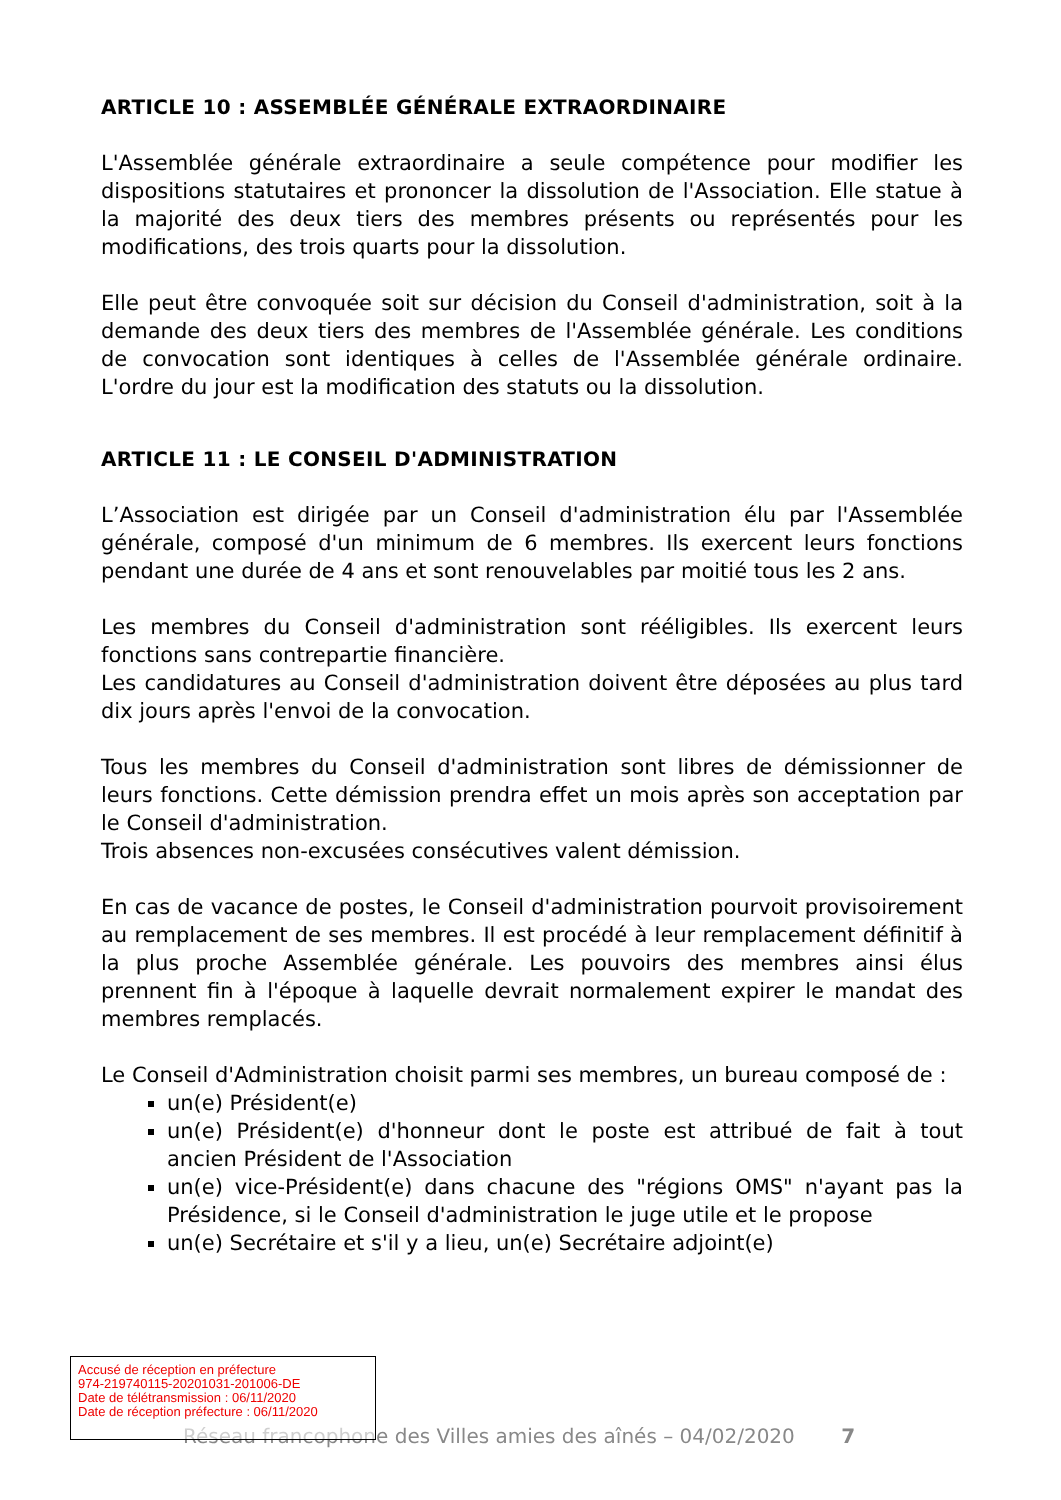ARTICLE 10 : ASSEMBLÉE GÉNÉRALE EXTRAORDINAIRE
L'Assemblée générale extraordinaire a seule compétence pour modifier les dispositions statutaires et prononcer la dissolution de l'Association. Elle statue à la majorité des deux tiers des membres présents ou représentés pour les modifications, des trois quarts pour la dissolution.
Elle peut être convoquée soit sur décision du Conseil d'administration, soit à la demande des deux tiers des membres de l'Assemblée générale. Les conditions de convocation sont identiques à celles de l'Assemblée générale ordinaire. L'ordre du jour est la modification des statuts ou la dissolution.
ARTICLE 11 : LE CONSEIL D'ADMINISTRATION
L’Association est dirigée par un Conseil d'administration élu par l'Assemblée générale, composé d'un minimum de 6 membres. Ils exercent leurs fonctions pendant une durée de 4 ans et sont renouvelables par moitié tous les 2 ans.
Les membres du Conseil d'administration sont rééligibles. Ils exercent leurs fonctions sans contrepartie financière.
Les candidatures au Conseil d'administration doivent être déposées au plus tard dix jours après l'envoi de la convocation.
Tous les membres du Conseil d'administration sont libres de démissionner de leurs fonctions. Cette démission prendra effet un mois après son acceptation par le Conseil d'administration.
Trois absences non-excusées consécutives valent démission.
En cas de vacance de postes, le Conseil d'administration pourvoit provisoirement au remplacement de ses membres. Il est procédé à leur remplacement définitif à la plus proche Assemblée générale. Les pouvoirs des membres ainsi élus prennent fin à l'époque à laquelle devrait normalement expirer le mandat des membres remplacés.
Le Conseil d'Administration choisit parmi ses membres, un bureau composé de :
un(e) Président(e)
un(e) Président(e) d'honneur dont le poste est attribué de fait à tout ancien Président de l'Association
un(e) vice-Président(e) dans chacune des "régions OMS" n'ayant pas la Présidence, si le Conseil d'administration le juge utile et le propose
un(e) Secrétaire et s'il y a lieu, un(e) Secrétaire adjoint(e)
Réseau francophone des Villes amies des aînés – 04/02/2020 7
Accusé de réception en préfecture
974-219740115-20201031-201006-DE
Date de télétransmission : 06/11/2020
Date de réception préfecture : 06/11/2020